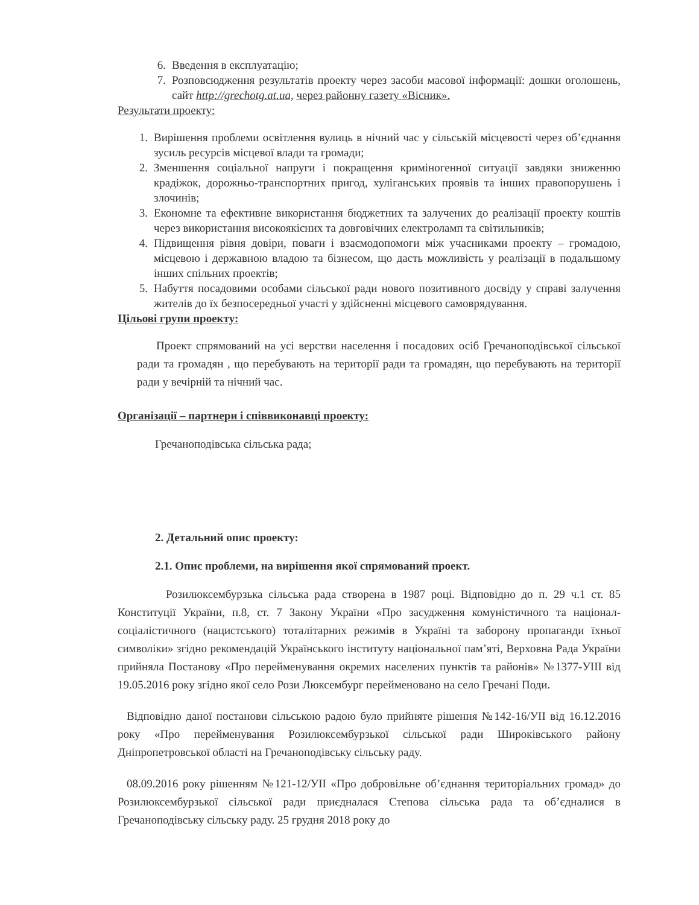6. Введення в експлуатацію;
7. Розповсюдження результатів проекту через засоби масової інформації: дошки оголошень, сайт http://grechotg.at.ua, через районну газету «Вісник».
Результати проекту:
1. Вирішення проблеми освітлення вулиць в нічний час у сільській місцевості через об’єднання зусиль ресурсів місцевої влади та громади;
2. Зменшення соціальної напруги і покращення криміногенної ситуації завдяки зниженню крадіжок, дорожньо-транспортних пригод, хуліганських проявів та інших правопорушень і злочинів;
3. Економне та ефективне використання бюджетних та залучених до реалізації проекту коштів через використання високоякісних та довговічних електроламп та світильників;
4. Підвищення рівня довіри, поваги і взаємодопомоги між учасниками проекту – громадою, місцевою і державною владою та бізнесом, що дасть можливість у реалізації в подальшому інших спільних проектів;
5. Набуття посадовими особами сільської ради нового позитивного досвіду у справі залучення жителів до їх безпосередньої участі у здійсненні місцевого самоврядування.
Цільові групи проекту:
Проект спрямований на усі верстви населення і посадових осіб Гречаноподівської сільської ради та громадян , що перебувають на території ради та громадян, що перебувають на території ради у вечірній та нічний час.
Організації – партнери і співвиконавці проекту:
Гречаноподівська сільська рада;
2. Детальний опис проекту:
2.1. Опис проблеми, на вирішення якої спрямований проект.
Розилюксембурзька сільська рада створена в 1987 році. Відповідно до п. 29 ч.1 ст. 85 Конституції України, п.8, ст. 7 Закону України «Про засудження комуністичного та націонал-соціалістичного (нацистського) тоталітарних режимів в Україні та заборону пропаганди їхньої символіки» згідно рекомендацій Українського інституту національної пам’яті, Верховна Рада України прийняла Постанову «Про перейменування окремих населених пунктів та районів» №1377-УІІІ від 19.05.2016 року згідно якої село Рози Люксембург перейменовано на село Гречані Поди.
Відповідно даної постанови сільською радою було прийняте рішення №142-16/УІІ від 16.12.2016 року «Про перейменування Розилюксембурзької сільської ради Широківського району Дніпропетровської області на Гречаноподівську сільську раду.
08.09.2016 року рішенням №121-12/УІІ «Про добровільне об’єднання територіальних громад» до Розилюксембурзької сільської ради приєдналася Степова сільська рада та об’єдналися в Гречаноподівську сільську раду. 25 грудня 2018 року до